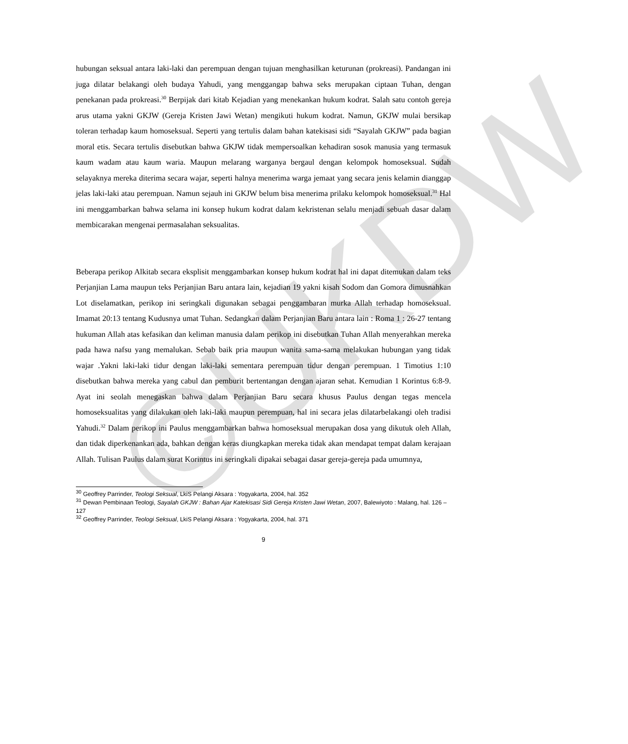©UKDW
hubungan seksual antara laki-laki dan perempuan dengan tujuan menghasilkan keturunan (prokreasi). Pandangan ini juga dilatar belakangi oleh budaya Yahudi, yang menggangap bahwa seks merupakan ciptaan Tuhan, dengan penekanan pada prokreasi.<sup>30</sup> Berpijak dari kitab Kejadian yang menekankan hukum kodrat. Salah satu contoh gereja arus utama yakni GKJW (Gereja Kristen Jawi Wetan) mengikuti hukum kodrat. Namun, GKJW mulai bersikap toleran terhadap kaum homoseksual. Seperti yang tertulis dalam bahan katekisasi sidi “Sayalah GKJW” pada bagian moral etis. Secara tertulis disebutkan bahwa GKJW tidak mempersoalkan kehadiran sosok manusia yang termasuk kaum wadam atau kaum waria. Maupun melarang warganya bergaul dengan kelompok homoseksual. Sudah selayaknya mereka diterima secara wajar, seperti halnya menerima warga jemaat yang secara jenis kelamin dianggap jelas laki-laki atau perempuan. Namun sejauh ini GKJW belum bisa menerima prilaku kelompok homoseksual.<sup>31</sup> Hal ini menggambarkan bahwa selama ini konsep hukum kodrat dalam kekristenan selalu menjadi sebuah dasar dalam membicarakan mengenai permasalahan seksualitas.
Beberapa perikop Alkitab secara eksplisit menggambarkan konsep hukum kodrat hal ini dapat ditemukan dalam teks Perjanjian Lama maupun teks Perjanjian Baru antara lain, kejadian 19 yakni kisah Sodom dan Gomora dimusnahkan Lot diselamatkan, perikop ini seringkali digunakan sebagai penggambaran murka Allah terhadap homoseksual. Imamat 20:13 tentang Kudusnya umat Tuhan. Sedangkan dalam Perjanjian Baru antara lain : Roma 1 : 26-27 tentang hukuman Allah atas kefasikan dan keliman manusia dalam perikop ini disebutkan Tuhan Allah menyerahkan mereka pada hawa nafsu yang memalukan. Sebab baik pria maupun wanita sama-sama melakukan hubungan yang tidak wajar .Yakni laki-laki tidur dengan laki-laki sementara perempuan tidur dengan perempuan. 1 Timotius 1:10 disebutkan bahwa mereka yang cabul dan pemburit bertentangan dengan ajaran sehat. Kemudian 1 Korintus 6:8-9. Ayat ini seolah menegaskan bahwa dalam Perjanjian Baru secara khusus Paulus dengan tegas mencela homoseksualitas yang dilakukan oleh laki-laki maupun perempuan, hal ini secara jelas dilatarbelakangi oleh tradisi Yahudi.<sup>32</sup> Dalam perikop ini Paulus menggambarkan bahwa homoseksual merupakan dosa yang dikutuk oleh Allah, dan tidak diperkenankan ada, bahkan dengan keras diungkapkan mereka tidak akan mendapat tempat dalam kerajaan Allah. Tulisan Paulus dalam surat Korintus ini seringkali dipakai sebagai dasar gereja-gereja pada umumnya,
<sup>30</sup> Geoffrey Parrinder, Teologi Seksual, LkiS Pelangi Aksara : Yogyakarta, 2004, hal. 352
<sup>31</sup> Dewan Pembinaan Teologi, Sayalah GKJW : Bahan Ajar Katekisasi Sidi Gereja Kristen Jawi Wetan, 2007, Balewiyoto : Malang, hal. 126 – 127
<sup>32</sup> Geoffrey Parrinder, Teologi Seksual, LkiS Pelangi Aksara : Yogyakarta, 2004, hal. 371
9